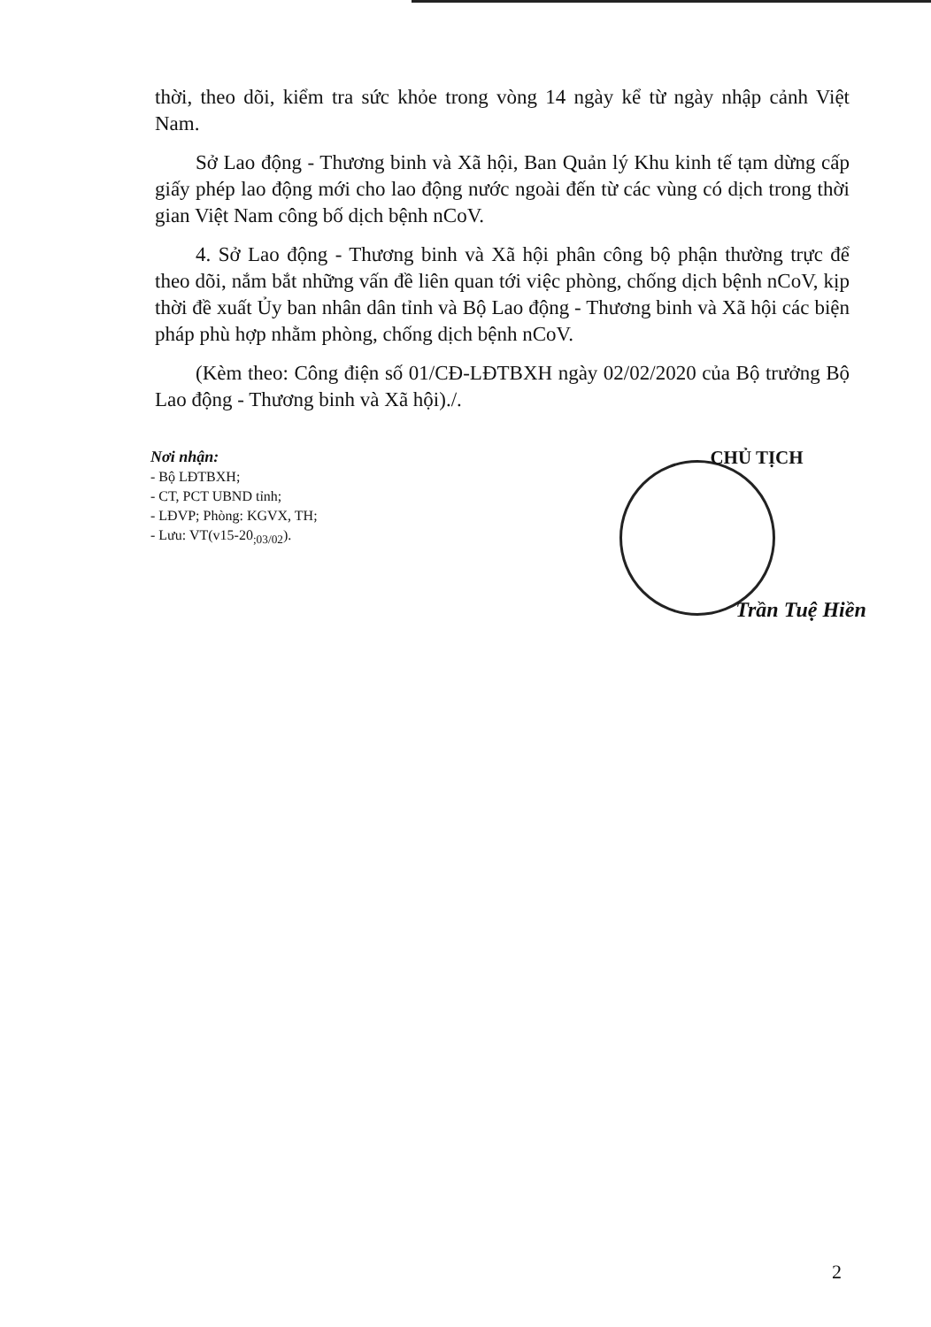thời, theo dõi, kiểm tra sức khỏe trong vòng 14 ngày kể từ ngày nhập cảnh Việt Nam.
Sở Lao động - Thương binh và Xã hội, Ban Quản lý Khu kinh tế tạm dừng cấp giấy phép lao động mới cho lao động nước ngoài đến từ các vùng có dịch trong thời gian Việt Nam công bố dịch bệnh nCoV.
4. Sở Lao động - Thương binh và Xã hội phân công bộ phận thường trực để theo dõi, nắm bắt những vấn đề liên quan tới việc phòng, chống dịch bệnh nCoV, kịp thời đề xuất Ủy ban nhân dân tỉnh và Bộ Lao động - Thương binh và Xã hội các biện pháp phù hợp nhằm phòng, chống dịch bệnh nCoV.
(Kèm theo: Công điện số 01/CĐ-LĐTBXH ngày 02/02/2020 của Bộ trưởng Bộ Lao động - Thương binh và Xã hội)./.
Nơi nhận:
- Bộ LĐTBXH;
- CT, PCT UBND tỉnh;
- LĐVP; Phòng: KGVX, TH;
- Lưu: VT(v15-20<sub>;03/02</sub>).
CHỦ TỊCH
Trần Tuệ Hiền
2